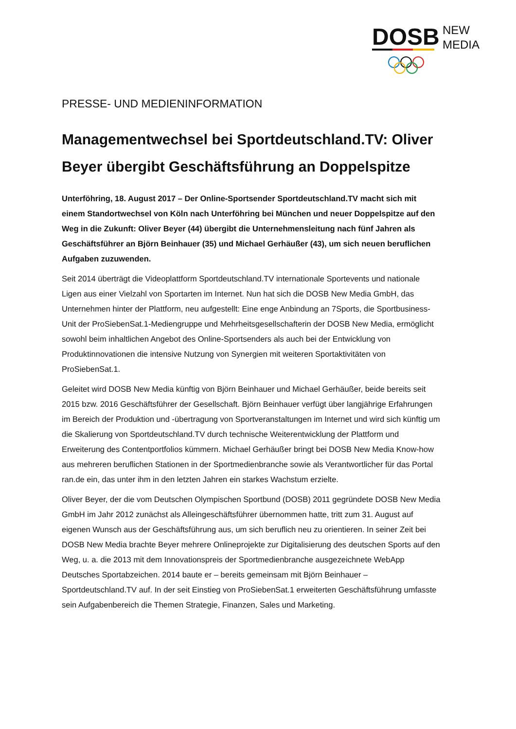DOSB
NEW
MEDIA
PRESSE- UND MEDIENINFORMATION
Managementwechsel bei Sportdeutschland.TV: Oliver Beyer übergibt Geschäftsführung an Doppelspitze
Unterföhring, 18. August 2017 – Der Online-Sportsender Sportdeutschland.TV macht sich mit einem Standortwechsel von Köln nach Unterföhring bei München und neuer Doppelspitze auf den Weg in die Zukunft: Oliver Beyer (44) übergibt die Unternehmensleitung nach fünf Jahren als Geschäftsführer an Björn Beinhauer (35) und Michael Gerhäußer (43), um sich neuen beruflichen Aufgaben zuzuwenden.
Seit 2014 überträgt die Videoplattform Sportdeutschland.TV internationale Sportevents und nationale Ligen aus einer Vielzahl von Sportarten im Internet. Nun hat sich die DOSB New Media GmbH, das Unternehmen hinter der Plattform, neu aufgestellt: Eine enge Anbindung an 7Sports, die Sportbusiness-Unit der ProSiebenSat.1-Mediengruppe und Mehrheitsgesellschafterin der DOSB New Media, ermöglicht sowohl beim inhaltlichen Angebot des Online-Sportsenders als auch bei der Entwicklung von Produktinnovationen die intensive Nutzung von Synergien mit weiteren Sportaktivitäten von ProSiebenSat.1.
Geleitet wird DOSB New Media künftig von Björn Beinhauer und Michael Gerhäußer, beide bereits seit 2015 bzw. 2016 Geschäftsführer der Gesellschaft. Björn Beinhauer verfügt über langjährige Erfahrungen im Bereich der Produktion und -übertragung von Sportveranstaltungen im Internet und wird sich künftig um die Skalierung von Sportdeutschland.TV durch technische Weiterentwicklung der Plattform und Erweiterung des Contentportfolios kümmern. Michael Gerhäußer bringt bei DOSB New Media Know-how aus mehreren beruflichen Stationen in der Sportmedienbranche sowie als Verantwortlicher für das Portal ran.de ein, das unter ihm in den letzten Jahren ein starkes Wachstum erzielte.
Oliver Beyer, der die vom Deutschen Olympischen Sportbund (DOSB) 2011 gegründete DOSB New Media GmbH im Jahr 2012 zunächst als Alleingeschäftsführer übernommen hatte, tritt zum 31. August auf eigenen Wunsch aus der Geschäftsführung aus, um sich beruflich neu zu orientieren. In seiner Zeit bei DOSB New Media brachte Beyer mehrere Onlineprojekte zur Digitalisierung des deutschen Sports auf den Weg, u. a. die 2013 mit dem Innovationspreis der Sportmedienbranche ausgezeichnete WebApp Deutsches Sportabzeichen. 2014 baute er – bereits gemeinsam mit Björn Beinhauer – Sportdeutschland.TV auf. In der seit Einstieg von ProSiebenSat.1 erweiterten Geschäftsführung umfasste sein Aufgabenbereich die Themen Strategie, Finanzen, Sales und Marketing.